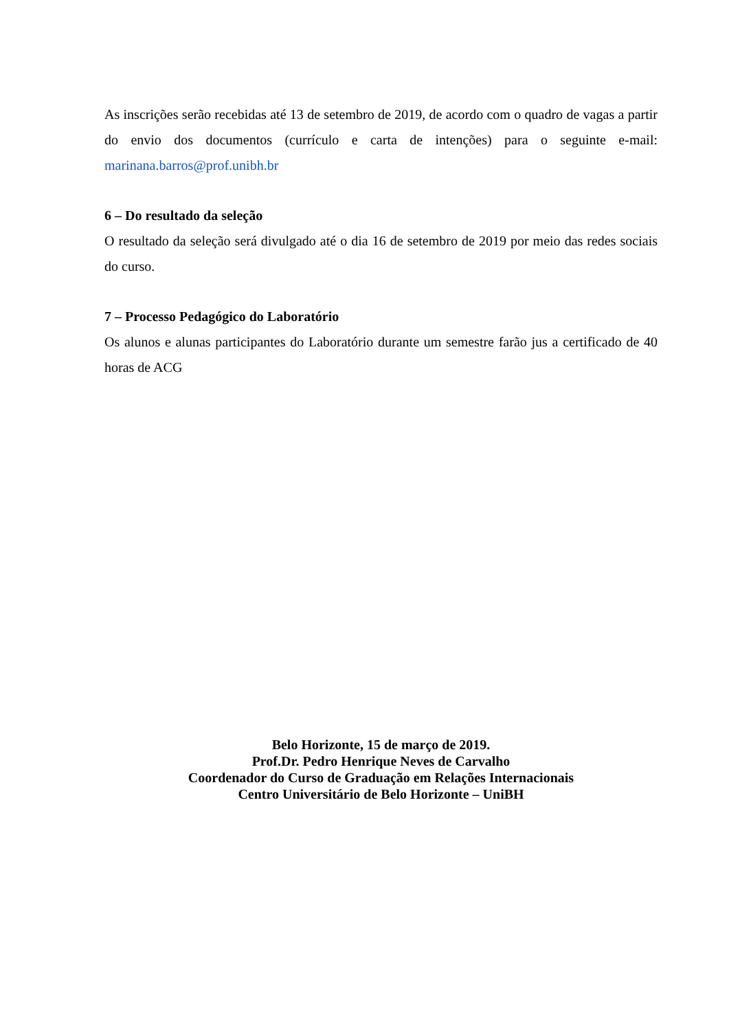As inscrições serão recebidas até 13 de setembro de 2019, de acordo com o quadro de vagas a partir do envio dos documentos (currículo e carta de intenções) para o seguinte e-mail: marinana.barros@prof.unibh.br
6 – Do resultado da seleção
O resultado da seleção será divulgado até o dia 16 de setembro de 2019 por meio das redes sociais do curso.
7 – Processo Pedagógico do Laboratório
Os alunos e alunas participantes do Laboratório durante um semestre farão jus a certificado de 40 horas de ACG
Belo Horizonte, 15 de março de 2019.
Prof.Dr. Pedro Henrique Neves de Carvalho
Coordenador do Curso de Graduação em Relações Internacionais
Centro Universitário de Belo Horizonte – UniBH